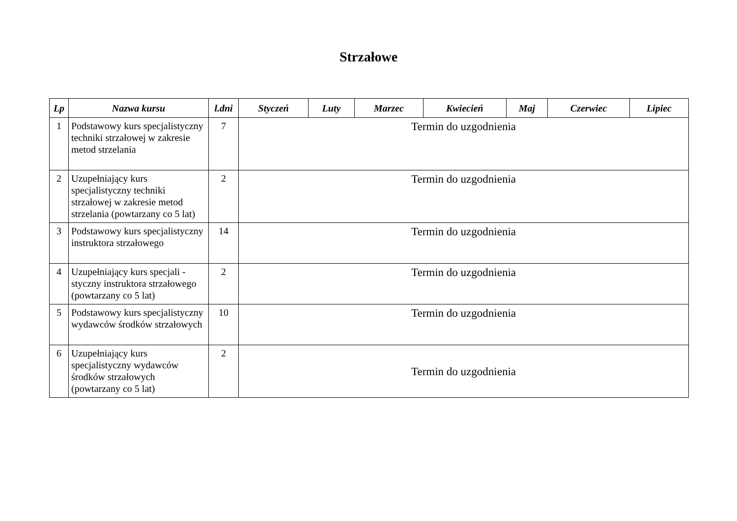Strzałowe
| Lp | Nazwa kursu | l.dni | Styczeń | Luty | Marzec | Kwiecień | Maj | Czerwiec | Lipiec |
| --- | --- | --- | --- | --- | --- | --- | --- | --- | --- |
| 1 | Podstawowy kurs specjalistyczny techniki strzałowej w zakresie metod strzelania | 7 | Termin do uzgodnienia | | | | | | |
| 2 | Uzupełniający kurs specjalistyczny techniki strzałowej w zakresie metod strzelania (powtarzany co 5 lat) | 2 | Termin do uzgodnienia | | | | | | |
| 3 | Podstawowy kurs specjalistyczny instruktora strzałowego | 14 | Termin do uzgodnienia | | | | | | |
| 4 | Uzupełniający kurs specjali - styczny instruktora strzałowego (powtarzany co 5 lat) | 2 | Termin do uzgodnienia | | | | | | |
| 5 | Podstawowy kurs specjalistyczny wydawców środków strzałowych | 10 | Termin do uzgodnienia | | | | | | |
| 6 | Uzupełniający kurs specjalistyczny wydawców środków strzałowych (powtarzany co 5 lat) | 2 | Termin do uzgodnienia | | | | | | |